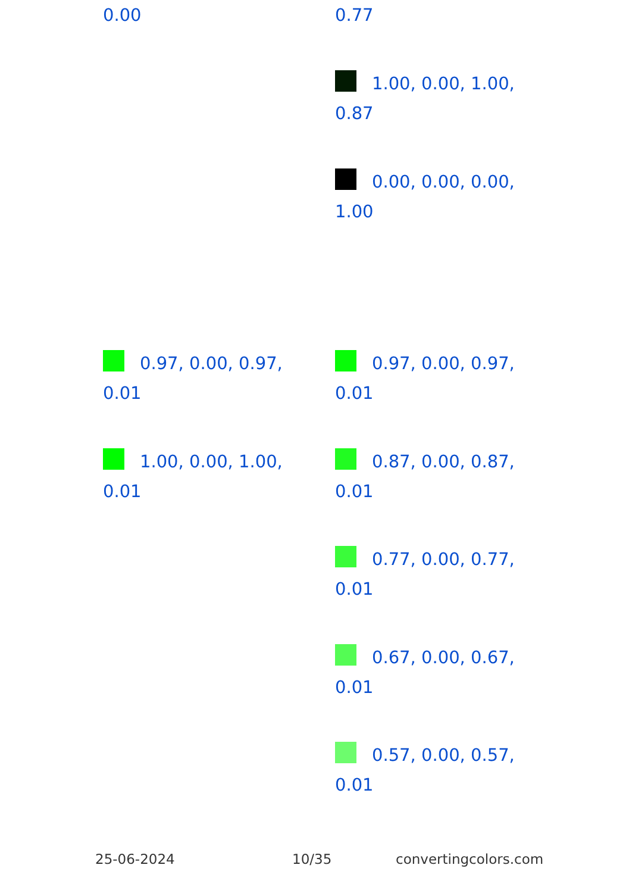0.00 0.77
1.00, 0.00, 1.00, 0.87
0.00, 0.00, 0.00, 1.00
0.97, 0.00, 0.97, 0.01
0.97, 0.00, 0.97, 0.01
1.00, 0.00, 1.00, 0.01
0.87, 0.00, 0.87, 0.01
0.77, 0.00, 0.77, 0.01
0.67, 0.00, 0.67, 0.01
0.57, 0.00, 0.57, 0.01
25-06-2024 10/35 convertingcolors.com